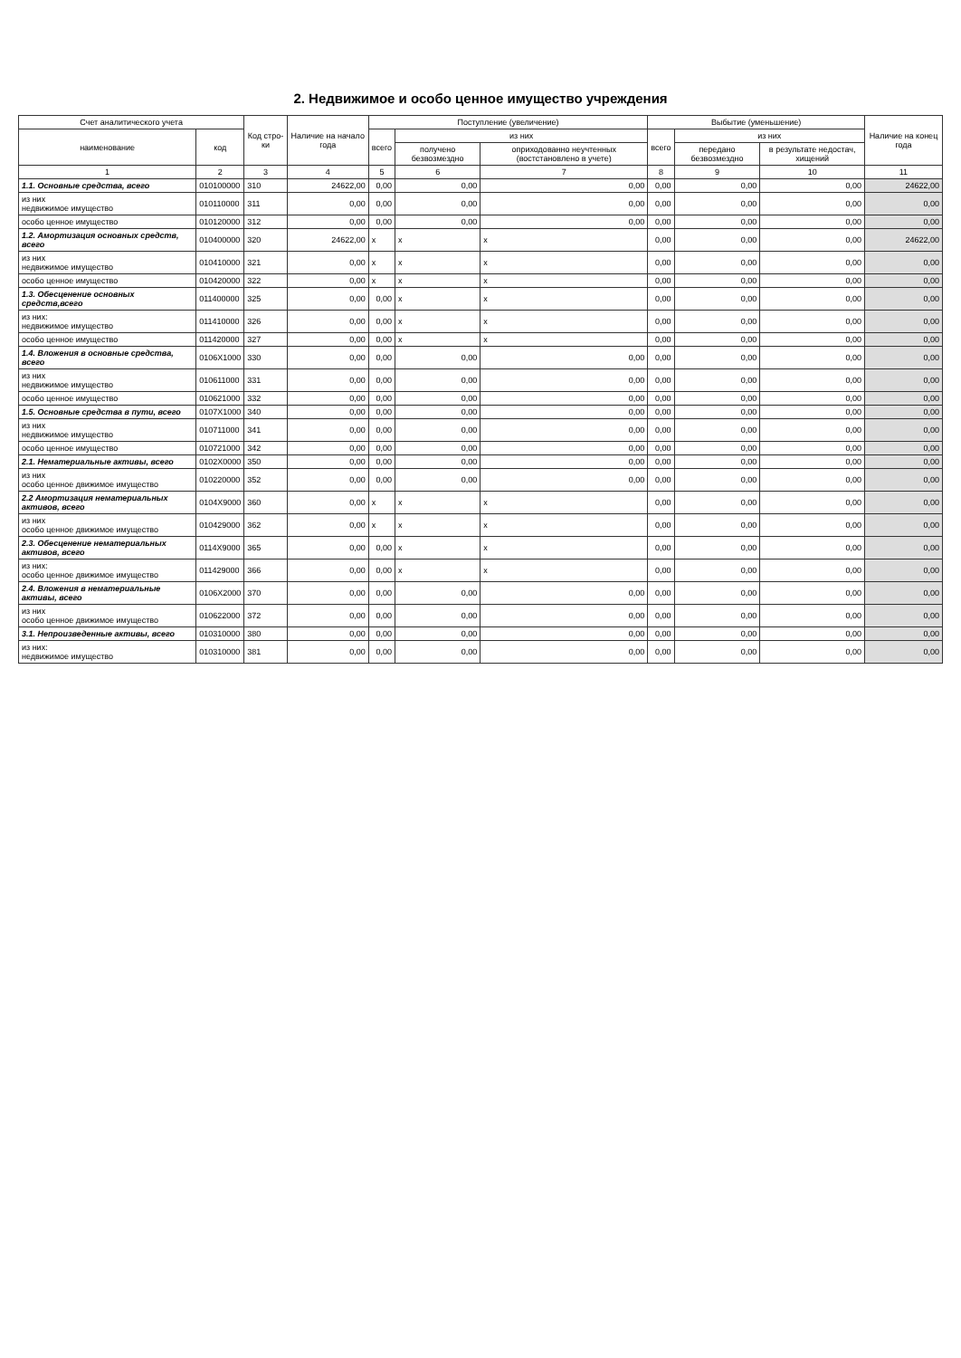2. Недвижимое и особо ценное имущество учреждения
| Счет аналитического учета | | Код стро-ки | Наличие на начало года | Поступление (увеличение) | | | Выбытие (уменьшение) | | | Наличие на конец года |
| --- | --- | --- | --- | --- | --- | --- | --- | --- | --- | --- |
| наименование | код | | | всего | из них | | всего | из них | | |
| | | | | | получено безвозмездно | оприходованно неучтенных (востстановлено в учете) | | передано безвозмездно | в результате недостач, хищений | |
| 1 | 2 | 3 | 4 | 5 | 6 | 7 | 8 | 9 | 10 | 11 |
| 1.1. Основные средства, всего | 010100000 | 310 | 24622,00 | 0,00 | 0,00 | 0,00 | 0,00 | 0,00 | 0,00 | 24622,00 |
| из них недвижимое имущество | 010110000 | 311 | 0,00 | 0,00 | 0,00 | 0,00 | 0,00 | 0,00 | 0,00 | 0,00 |
| особо ценное имущество | 010120000 | 312 | 0,00 | 0,00 | 0,00 | 0,00 | 0,00 | 0,00 | 0,00 | 0,00 |
| 1.2. Амортизация основных средств, всего | 010400000 | 320 | 24622,00 | x | x | x | 0,00 | 0,00 | 0,00 | 24622,00 |
| из них недвижимое имущество | 010410000 | 321 | 0,00 | x | x | x | 0,00 | 0,00 | 0,00 | 0,00 |
| особо ценное имущество | 010420000 | 322 | 0,00 | x | x | x | 0,00 | 0,00 | 0,00 | 0,00 |
| 1.3. Обесценение основных средств,всего | 011400000 | 325 | 0,00 | 0,00 | x | x | 0,00 | 0,00 | 0,00 | 0,00 |
| из них: недвижимое имущество | 011410000 | 326 | 0,00 | 0,00 | x | x | 0,00 | 0,00 | 0,00 | 0,00 |
| особо ценное имущество | 011420000 | 327 | 0,00 | 0,00 | x | x | 0,00 | 0,00 | 0,00 | 0,00 |
| 1.4. Вложения в основные средства, всего | 0106X1000 | 330 | 0,00 | 0,00 | 0,00 | 0,00 | 0,00 | 0,00 | 0,00 | 0,00 |
| из них недвижимое имущество | 010611000 | 331 | 0,00 | 0,00 | 0,00 | 0,00 | 0,00 | 0,00 | 0,00 | 0,00 |
| особо ценное имущество | 010621000 | 332 | 0,00 | 0,00 | 0,00 | 0,00 | 0,00 | 0,00 | 0,00 | 0,00 |
| 1.5. Основные средства в пути, всего | 0107X1000 | 340 | 0,00 | 0,00 | 0,00 | 0,00 | 0,00 | 0,00 | 0,00 | 0,00 |
| из них недвижимое имущество | 010711000 | 341 | 0,00 | 0,00 | 0,00 | 0,00 | 0,00 | 0,00 | 0,00 | 0,00 |
| особо ценное имущество | 010721000 | 342 | 0,00 | 0,00 | 0,00 | 0,00 | 0,00 | 0,00 | 0,00 | 0,00 |
| 2.1. Нематериальные активы, всего | 0102X0000 | 350 | 0,00 | 0,00 | 0,00 | 0,00 | 0,00 | 0,00 | 0,00 | 0,00 |
| из них особо ценное движимое имущество | 010220000 | 352 | 0,00 | 0,00 | 0,00 | 0,00 | 0,00 | 0,00 | 0,00 | 0,00 |
| 2.2 Амортизация нематериальных активов, всего | 0104X9000 | 360 | 0,00 | x | x | x | 0,00 | 0,00 | 0,00 | 0,00 |
| из них особо ценное движимое имущество | 010429000 | 362 | 0,00 | x | x | x | 0,00 | 0,00 | 0,00 | 0,00 |
| 2.3. Обесценение нематериальных активов, всего | 0114X9000 | 365 | 0,00 | 0,00 | x | x | 0,00 | 0,00 | 0,00 | 0,00 |
| из них: особо ценное движимое имущество | 011429000 | 366 | 0,00 | 0,00 | x | x | 0,00 | 0,00 | 0,00 | 0,00 |
| 2.4. Вложения в нематериальные активы, всего | 0106X2000 | 370 | 0,00 | 0,00 | 0,00 | 0,00 | 0,00 | 0,00 | 0,00 | 0,00 |
| из них особо ценное движимое имущество | 010622000 | 372 | 0,00 | 0,00 | 0,00 | 0,00 | 0,00 | 0,00 | 0,00 | 0,00 |
| 3.1. Непроизведенные активы, всего | 010310000 | 380 | 0,00 | 0,00 | 0,00 | 0,00 | 0,00 | 0,00 | 0,00 | 0,00 |
| из них: недвижимое имущество | 010310000 | 381 | 0,00 | 0,00 | 0,00 | 0,00 | 0,00 | 0,00 | 0,00 | 0,00 |